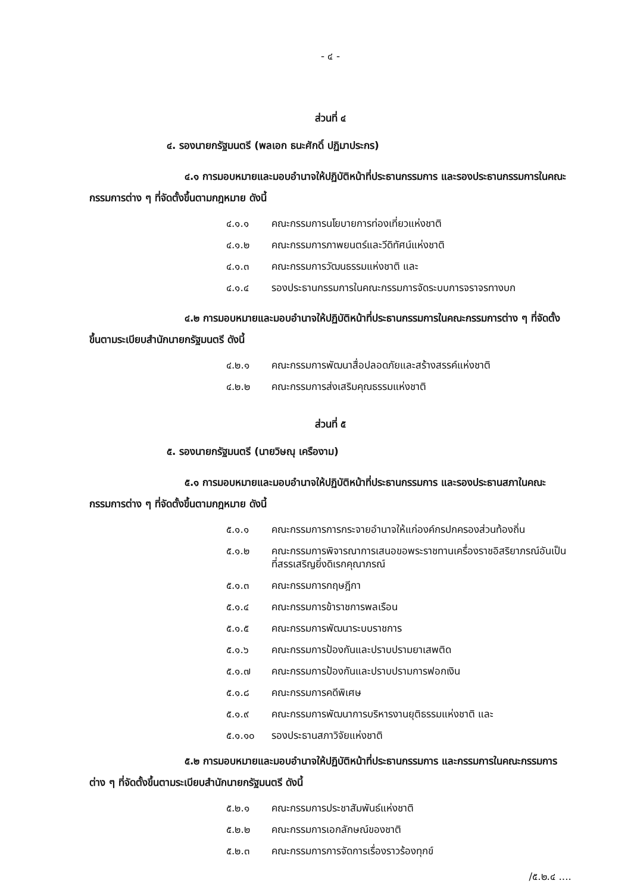- ๔ -
ส่วนที่ ๔
๔. รองนายกรัฐมนตรี (พลเอก ธนะศักดิ์ ปฏิมาประกร)
๔.๑ การมอบหมายและมอบอำนาจให้ปฏิบัติหน้าที่ประธานกรรมการ และรองประธานกรรมการในคณะกรรมการต่าง ๆ ที่จัดตั้งขึ้นตามกฎหมาย ดังนี้
๔.๑.๑ คณะกรรมการนโยบายการท่องเที่ยวแห่งชาติ
๔.๑.๒ คณะกรรมการภาพยนตร์และวีดิทัศน์แห่งชาติ
๔.๑.๓ คณะกรรมการวัฒนธรรมแห่งชาติ และ
๔.๑.๔ รองประธานกรรมการในคณะกรรมการจัดระบบการจราจรทางบก
๔.๒ การมอบหมายและมอบอำนาจให้ปฏิบัติหน้าที่ประธานกรรมการในคณะกรรมการต่าง ๆ ที่จัดตั้งขึ้นตามระเบียบสำนักนายกรัฐมนตรี ดังนี้
๔.๒.๑ คณะกรรมการพัฒนาสื่อปลอดภัยและสร้างสรรค์แห่งชาติ
๔.๒.๒ คณะกรรมการส่งเสริมคุณธรรมแห่งชาติ
ส่วนที่ ๕
๕. รองนายกรัฐมนตรี (นายวิษณุ เครืองาม)
๕.๑ การมอบหมายและมอบอำนาจให้ปฏิบัติหน้าที่ประธานกรรมการ และรองประธานสภาในคณะกรรมการต่าง ๆ ที่จัดตั้งขึ้นตามกฎหมาย ดังนี้
๕.๑.๑ คณะกรรมการการกระจายอำนาจให้แก่องค์กรปกครองส่วนท้องถิ่น
๕.๑.๒ คณะกรรมการพิจารณาการเสนอขอพระราชทานเครื่องราชอิสริยาภรณ์อันเป็นที่สรรเสริญยิ่งดิเรกคุณาภรณ์
๕.๑.๓ คณะกรรมการกฤษฎีกา
๕.๑.๔ คณะกรรมการข้าราชการพลเรือน
๕.๑.๕ คณะกรรมการพัฒนาระบบราชการ
๕.๑.๖ คณะกรรมการป้องกันและปราบปรามยาเสพติด
๕.๑.๗ คณะกรรมการป้องกันและปราบปรามการฟอกเงิน
๕.๑.๘ คณะกรรมการคดีพิเศษ
๕.๑.๙ คณะกรรมการพัฒนาการบริหารงานยุติธรรมแห่งชาติ และ
๕.๑.๑๐ รองประธานสภาวิจัยแห่งชาติ
๕.๒ การมอบหมายและมอบอำนาจให้ปฏิบัติหน้าที่ประธานกรรมการ และกรรมการในคณะกรรมการต่าง ๆ ที่จัดตั้งขึ้นตามระเบียบสำนักนายกรัฐมนตรี ดังนี้
๕.๒.๑ คณะกรรมการประชาสัมพันธ์แห่งชาติ
๕.๒.๒ คณะกรรมการเอกลักษณ์ของชาติ
๕.๒.๓ คณะกรรมการการจัดการเรื่องราวร้องทุกข์
/๕.๒.๔ ....